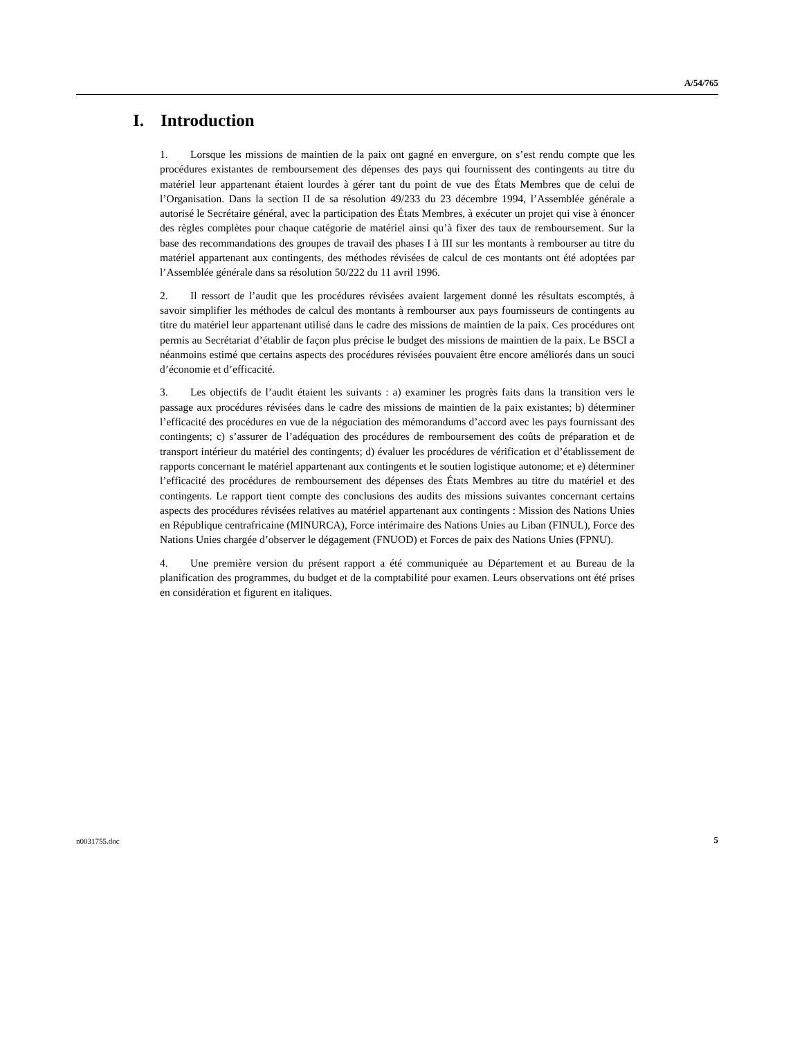A/54/765
I. Introduction
1. Lorsque les missions de maintien de la paix ont gagné en envergure, on s’est rendu compte que les procédures existantes de remboursement des dépenses des pays qui fournissent des contingents au titre du matériel leur appartenant étaient lourdes à gérer tant du point de vue des États Membres que de celui de l’Organisation. Dans la section II de sa résolution 49/233 du 23 décembre 1994, l’Assemblée générale a autorisé le Secrétaire général, avec la participation des États Membres, à exécuter un projet qui vise à énoncer des règles complètes pour chaque catégorie de matériel ainsi qu’à fixer des taux de remboursement. Sur la base des recommandations des groupes de travail des phases I à III sur les montants à rembourser au titre du matériel appartenant aux contingents, des méthodes révisées de calcul de ces montants ont été adoptées par l’Assemblée générale dans sa résolution 50/222 du 11 avril 1996.
2. Il ressort de l’audit que les procédures révisées avaient largement donné les résultats escomptés, à savoir simplifier les méthodes de calcul des montants à rembourser aux pays fournisseurs de contingents au titre du matériel leur appartenant utilisé dans le cadre des missions de maintien de la paix. Ces procédures ont permis au Secrétariat d’établir de façon plus précise le budget des missions de maintien de la paix. Le BSCI a néanmoins estimé que certains aspects des procédures révisées pouvaient être encore améliorés dans un souci d’économie et d’efficacité.
3. Les objectifs de l’audit étaient les suivants : a) examiner les progrès faits dans la transition vers le passage aux procédures révisées dans le cadre des missions de maintien de la paix existantes; b) déterminer l’efficacité des procédures en vue de la négociation des mémorandums d’accord avec les pays fournissant des contingents; c) s’assurer de l’adéquation des procédures de remboursement des coûts de préparation et de transport intérieur du matériel des contingents; d) évaluer les procédures de vérification et d’établissement de rapports concernant le matériel appartenant aux contingents et le soutien logistique autonome; et e) déterminer l’efficacité des procédures de remboursement des dépenses des États Membres au titre du matériel et des contingents. Le rapport tient compte des conclusions des audits des missions suivantes concernant certains aspects des procédures révisées relatives au matériel appartenant aux contingents : Mission des Nations Unies en République centrafricaine (MINURCA), Force intérimaire des Nations Unies au Liban (FINUL), Force des Nations Unies chargée d’observer le dégagement (FNUOD) et Forces de paix des Nations Unies (FPNU).
4. Une première version du présent rapport a été communiquée au Département et au Bureau de la planification des programmes, du budget et de la comptabilité pour examen. Leurs observations ont été prises en considération et figurent en italiques.
n0031755.doc 5